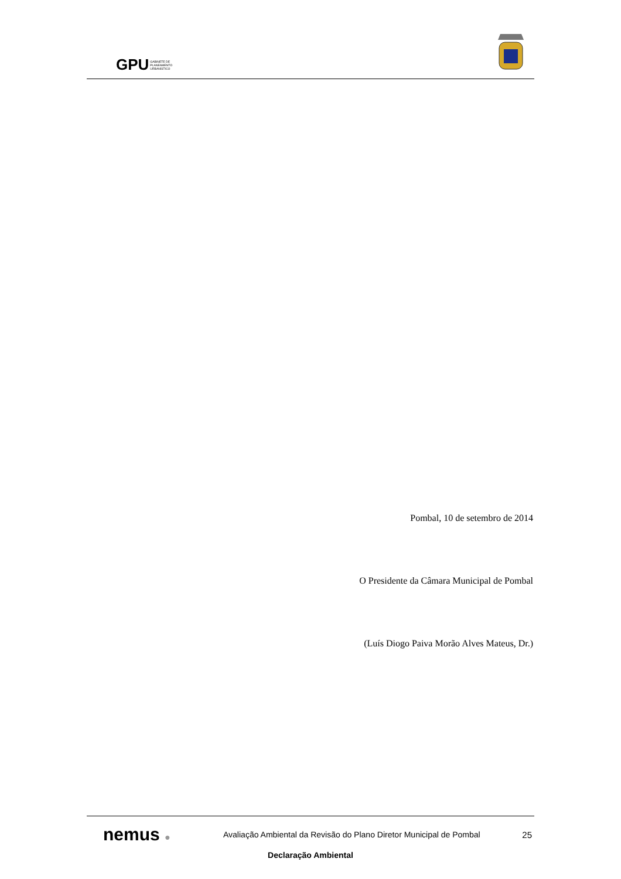GPU GABINETE DE
PLANEAMENTO
URBANÍSTICO
Pombal, 10 de setembro de 2014
O Presidente da Câmara Municipal de Pombal
(Luís Diogo Paiva Morão Alves Mateus, Dr.)
nemus ●
Avaliação Ambiental da Revisão do Plano Diretor Municipal de Pombal
25
Declaração Ambiental